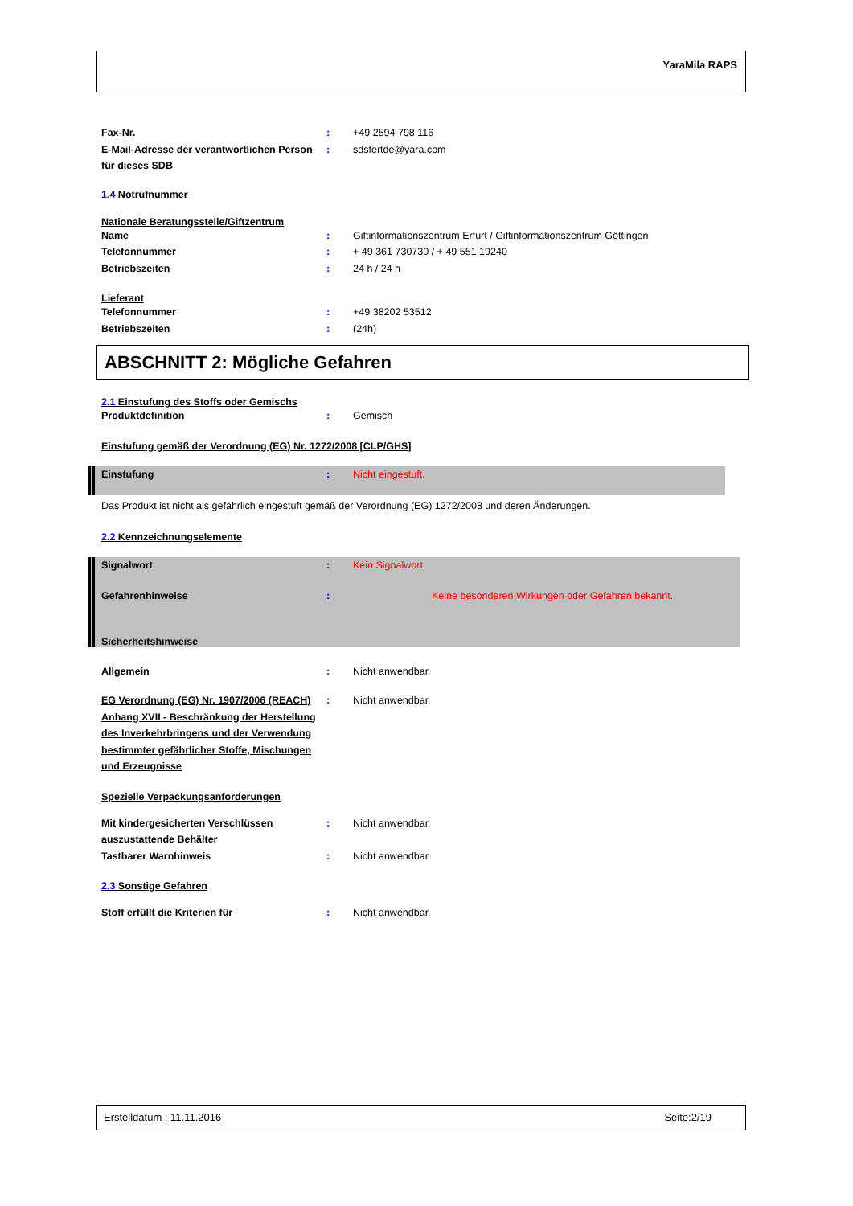YaraMila RAPS
Fax-Nr. : +49 2594 798 116
E-Mail-Adresse der verantwortlichen Person für dieses SDB
: sdsfertde@yara.com
1.4 Notrufnummer
Nationale Beratungsstelle/Giftzentrum
Name : Giftinformationszentrum Erfurt / Giftinformationszentrum Göttingen
Telefonnummer : + 49 361 730730 / + 49 551 19240
Betriebszeiten : 24 h / 24 h
Lieferant
Telefonnummer : +49 38202 53512
Betriebszeiten : (24h)
ABSCHNITT 2: Mögliche Gefahren
2.1 Einstufung des Stoffs oder Gemischs
Produktdefinition : Gemisch
Einstufung gemäß der Verordnung (EG) Nr. 1272/2008 [CLP/GHS]
Einstufung : Nicht eingestuft.
Das Produkt ist nicht als gefährlich eingestuft gemäß der Verordnung (EG) 1272/2008 und deren Änderungen.
2.2 Kennzeichnungselemente
Signalwort : Kein Signalwort.
Gefahrenhinweise : Keine besonderen Wirkungen oder Gefahren bekannt.
Sicherheitshinweise
Allgemein : Nicht anwendbar.
EG Verordnung (EG) Nr. 1907/2006 (REACH) Anhang XVII - Beschränkung der Herstellung des Inverkehrbringens und der Verwendung bestimmter gefährlicher Stoffe, Mischungen und Erzeugnisse
: Nicht anwendbar.
Spezielle Verpackungsanforderungen
Mit kindergesicherten Verschlüssen auszustattende Behälter
: Nicht anwendbar.
Tastbarer Warnhinweis : Nicht anwendbar.
2.3 Sonstige Gefahren
Stoff erfüllt die Kriterien für : Nicht anwendbar.
Erstelldatum : 11.11.2016 Seite:2/19